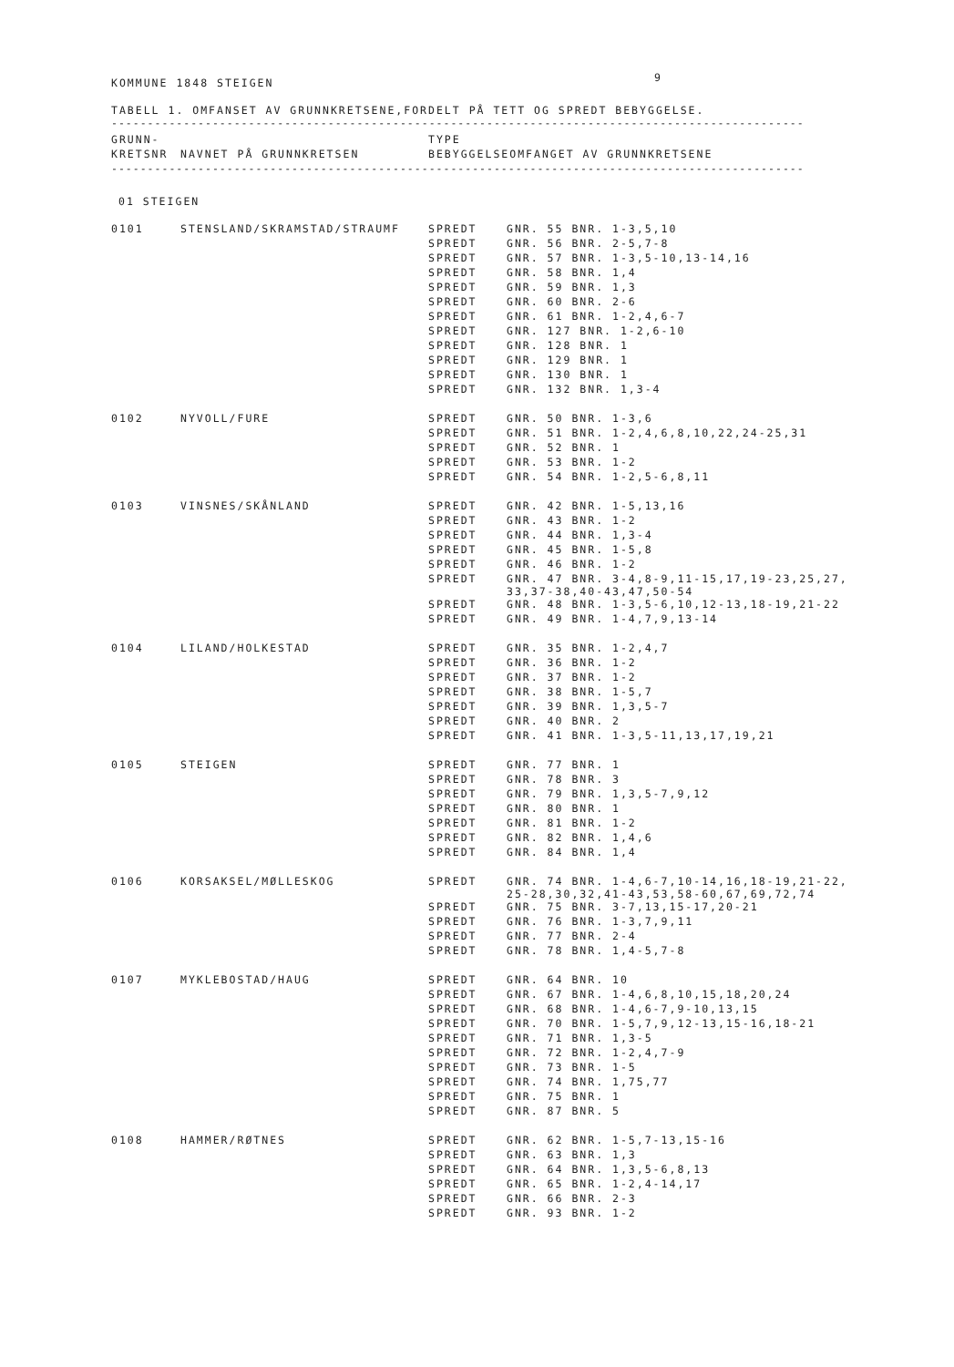9
KOMMUNE 1848 STEIGEN
TABELL 1. OMFANSET AV GRUNNKRETSENE,FORDELT PÅ TETT OG SPREDT BEBYGGELSE.
------------------------------------------------------------------------------------------------
| GRUNN- | | TYPE | |
| --- | --- | --- | --- |
| KRETSNR | NAVNET PÅ GRUNNKRETSEN | BEBYGGELSE | OMFANGET AV GRUNNKRETSENE |
------------------------------------------------------------------------------------------------
01 STEIGEN
| 0101 | STENSLAND/SKRAMSTAD/STRAUMF | SPREDT | GNR. 55 BNR. 1-3,5,10 |
| | | SPREDT | GNR. 56 BNR. 2-5,7-8 |
| | | SPREDT | GNR. 57 BNR. 1-3,5-10,13-14,16 |
| | | SPREDT | GNR. 58 BNR. 1,4 |
| | | SPREDT | GNR. 59 BNR. 1,3 |
| | | SPREDT | GNR. 60 BNR. 2-6 |
| | | SPREDT | GNR. 61 BNR. 1-2,4,6-7 |
| | | SPREDT | GNR. 127 BNR. 1-2,6-10 |
| | | SPREDT | GNR. 128 BNR. 1 |
| | | SPREDT | GNR. 129 BNR. 1 |
| | | SPREDT | GNR. 130 BNR. 1 |
| | | SPREDT | GNR. 132 BNR. 1,3-4 |
| 0102 | NYVOLL/FURE | SPREDT | GNR. 50 BNR. 1-3,6 |
| | | SPREDT | GNR. 51 BNR. 1-2,4,6,8,10,22,24-25,31 |
| | | SPREDT | GNR. 52 BNR. 1 |
| | | SPREDT | GNR. 53 BNR. 1-2 |
| | | SPREDT | GNR. 54 BNR. 1-2,5-6,8,11 |
| 0103 | VINSNES/SKÅNLAND | SPREDT | GNR. 42 BNR. 1-5,13,16 |
| | | SPREDT | GNR. 43 BNR. 1-2 |
| | | SPREDT | GNR. 44 BNR. 1,3-4 |
| | | SPREDT | GNR. 45 BNR. 1-5,8 |
| | | SPREDT | GNR. 46 BNR. 1-2 |
| | | SPREDT | GNR. 47 BNR. 3-4,8-9,11-15,17,19-23,25,27, 33,37-38,40-43,47,50-54 |
| | | SPREDT | GNR. 48 BNR. 1-3,5-6,10,12-13,18-19,21-22 |
| | | SPREDT | GNR. 49 BNR. 1-4,7,9,13-14 |
| 0104 | LILAND/HOLKESTAD | SPREDT | GNR. 35 BNR. 1-2,4,7 |
| | | SPREDT | GNR. 36 BNR. 1-2 |
| | | SPREDT | GNR. 37 BNR. 1-2 |
| | | SPREDT | GNR. 38 BNR. 1-5,7 |
| | | SPREDT | GNR. 39 BNR. 1,3,5-7 |
| | | SPREDT | GNR. 40 BNR. 2 |
| | | SPREDT | GNR. 41 BNR. 1-3,5-11,13,17,19,21 |
| 0105 | STEIGEN | SPREDT | GNR. 77 BNR. 1 |
| | | SPREDT | GNR. 78 BNR. 3 |
| | | SPREDT | GNR. 79 BNR. 1,3,5-7,9,12 |
| | | SPREDT | GNR. 80 BNR. 1 |
| | | SPREDT | GNR. 81 BNR. 1-2 |
| | | SPREDT | GNR. 82 BNR. 1,4,6 |
| | | SPREDT | GNR. 84 BNR. 1,4 |
| 0106 | KORSAKSEL/MØLLESKOG | SPREDT | GNR. 74 BNR. 1-4,6-7,10-14,16,18-19,21-22, 25-28,30,32,41-43,53,58-60,67,69,72,74 |
| | | SPREDT | GNR. 75 BNR. 3-7,13,15-17,20-21 |
| | | SPREDT | GNR. 76 BNR. 1-3,7,9,11 |
| | | SPREDT | GNR. 77 BNR. 2-4 |
| | | SPREDT | GNR. 78 BNR. 1,4-5,7-8 |
| 0107 | MYKLEBOSTAD/HAUG | SPREDT | GNR. 64 BNR. 10 |
| | | SPREDT | GNR. 67 BNR. 1-4,6,8,10,15,18,20,24 |
| | | SPREDT | GNR. 68 BNR. 1-4,6-7,9-10,13,15 |
| | | SPREDT | GNR. 70 BNR. 1-5,7,9,12-13,15-16,18-21 |
| | | SPREDT | GNR. 71 BNR. 1,3-5 |
| | | SPREDT | GNR. 72 BNR. 1-2,4,7-9 |
| | | SPREDT | GNR. 73 BNR. 1-5 |
| | | SPREDT | GNR. 74 BNR. 1,75,77 |
| | | SPREDT | GNR. 75 BNR. 1 |
| | | SPREDT | GNR. 87 BNR. 5 |
| 0108 | HAMMER/RØTNES | SPREDT | GNR. 62 BNR. 1-5,7-13,15-16 |
| | | SPREDT | GNR. 63 BNR. 1,3 |
| | | SPREDT | GNR. 64 BNR. 1,3,5-6,8,13 |
| | | SPREDT | GNR. 65 BNR. 1-2,4-14,17 |
| | | SPREDT | GNR. 66 BNR. 2-3 |
| | | SPREDT | GNR. 93 BNR. 1-2 |